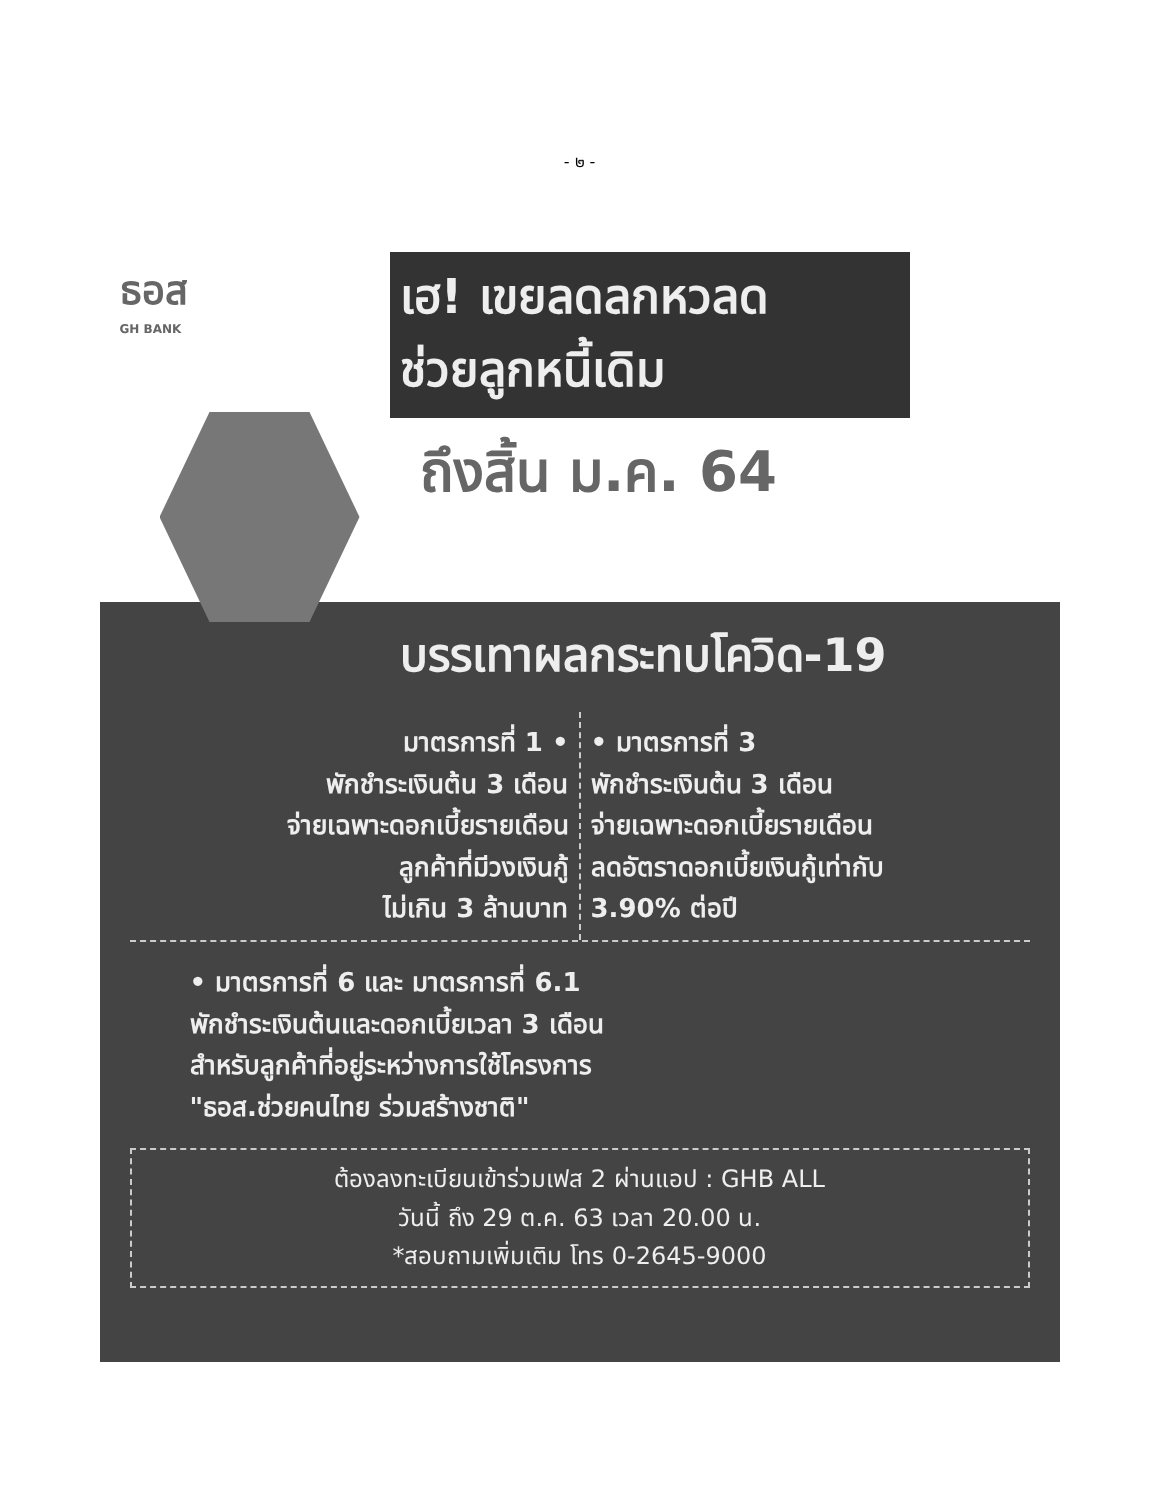- ๒ -
ธอส
GH BANK
เฮ! เขยลดลกหวลด
ช่วยลูกหนี้เดิม
ถึงสิ้น ม.ค. 64
บรรเทาผลกระทบโควิด-19
มาตรการที่ 1 •
พักชำระเงินต้น 3 เดือน
จ่ายเฉพาะดอกเบี้ยรายเดือน
ลูกค้าที่มีวงเงินกู้
ไม่เกิน 3 ล้านบาท
• มาตรการที่ 3
พักชำระเงินต้น 3 เดือน
จ่ายเฉพาะดอกเบี้ยรายเดือน
ลดอัตราดอกเบี้ยเงินกู้เท่ากับ
3.90% ต่อปี
• มาตรการที่ 6 และ มาตรการที่ 6.1
พักชำระเงินต้นและดอกเบี้ยเวลา 3 เดือน
สำหรับลูกค้าที่อยู่ระหว่างการใช้โครงการ
"ธอส.ช่วยคนไทย ร่วมสร้างชาติ"
ต้องลงทะเบียนเข้าร่วมเฟส 2 ผ่านแอป : GHB ALL
วันนี้ ถึง 29 ต.ค. 63 เวลา 20.00 น.
*สอบถามเพิ่มเติม โทร 0-2645-9000